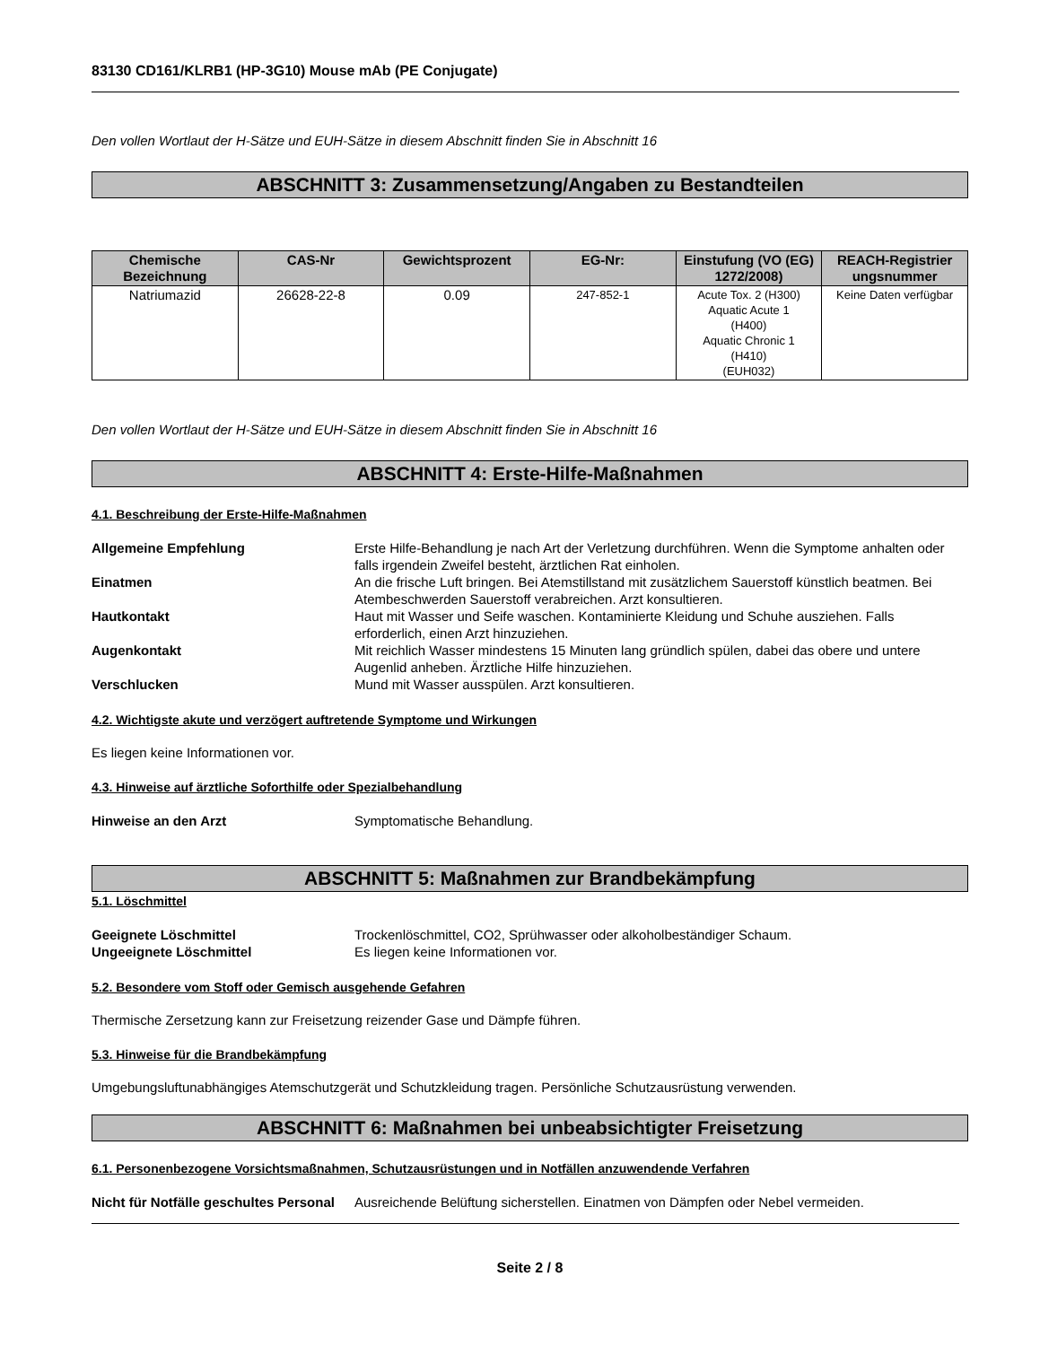83130 CD161/KLRB1 (HP-3G10) Mouse mAb (PE Conjugate)
Den vollen Wortlaut der H-Sätze und EUH-Sätze in diesem Abschnitt finden Sie in Abschnitt 16
ABSCHNITT 3: Zusammensetzung/Angaben zu Bestandteilen
| Chemische Bezeichnung | CAS-Nr | Gewichtsprozent | EG-Nr: | Einstufung (VO (EG) 1272/2008) | REACH-Registrier ungsnummer |
| --- | --- | --- | --- | --- | --- |
| Natriumazid | 26628-22-8 | 0.09 | 247-852-1 | Acute Tox. 2 (H300) Aquatic Acute 1 (H400) Aquatic Chronic 1 (H410) (EUH032) | Keine Daten verfügbar |
Den vollen Wortlaut der H-Sätze und EUH-Sätze in diesem Abschnitt finden Sie in Abschnitt 16
ABSCHNITT 4: Erste-Hilfe-Maßnahmen
4.1. Beschreibung der Erste-Hilfe-Maßnahmen
Allgemeine Empfehlung Erste Hilfe-Behandlung je nach Art der Verletzung durchführen. Wenn die Symptome anhalten oder falls irgendein Zweifel besteht, ärztlichen Rat einholen.
Einatmen An die frische Luft bringen. Bei Atemstillstand mit zusätzlichem Sauerstoff künstlich beatmen. Bei Atembeschwerden Sauerstoff verabreichen. Arzt konsultieren.
Hautkontakt Haut mit Wasser und Seife waschen. Kontaminierte Kleidung und Schuhe ausziehen. Falls erforderlich, einen Arzt hinzuziehen.
Augenkontakt Mit reichlich Wasser mindestens 15 Minuten lang gründlich spülen, dabei das obere und untere Augenlid anheben. Ärztliche Hilfe hinzuziehen.
Verschlucken Mund mit Wasser ausspülen. Arzt konsultieren.
4.2. Wichtigste akute und verzögert auftretende Symptome und Wirkungen
Es liegen keine Informationen vor.
4.3. Hinweise auf ärztliche Soforthilfe oder Spezialbehandlung
Hinweise an den Arzt Symptomatische Behandlung.
ABSCHNITT 5: Maßnahmen zur Brandbekämpfung
5.1. Löschmittel
Geeignete Löschmittel Trockenlöschmittel, CO2, Sprühwasser oder alkoholbeständiger Schaum.
Ungeeignete Löschmittel Es liegen keine Informationen vor.
5.2. Besondere vom Stoff oder Gemisch ausgehende Gefahren
Thermische Zersetzung kann zur Freisetzung reizender Gase und Dämpfe führen.
5.3. Hinweise für die Brandbekämpfung
Umgebungsluftunabhängiges Atemschutzgerät und Schutzkleidung tragen. Persönliche Schutzausrüstung verwenden.
ABSCHNITT 6: Maßnahmen bei unbeabsichtigter Freisetzung
6.1. Personenbezogene Vorsichtsmaßnahmen, Schutzausrüstungen und in Notfällen anzuwendende Verfahren
Nicht für Notfälle geschultes Personal
Ausreichende Belüftung sicherstellen. Einatmen von Dämpfen oder Nebel vermeiden.
Seite 2 / 8